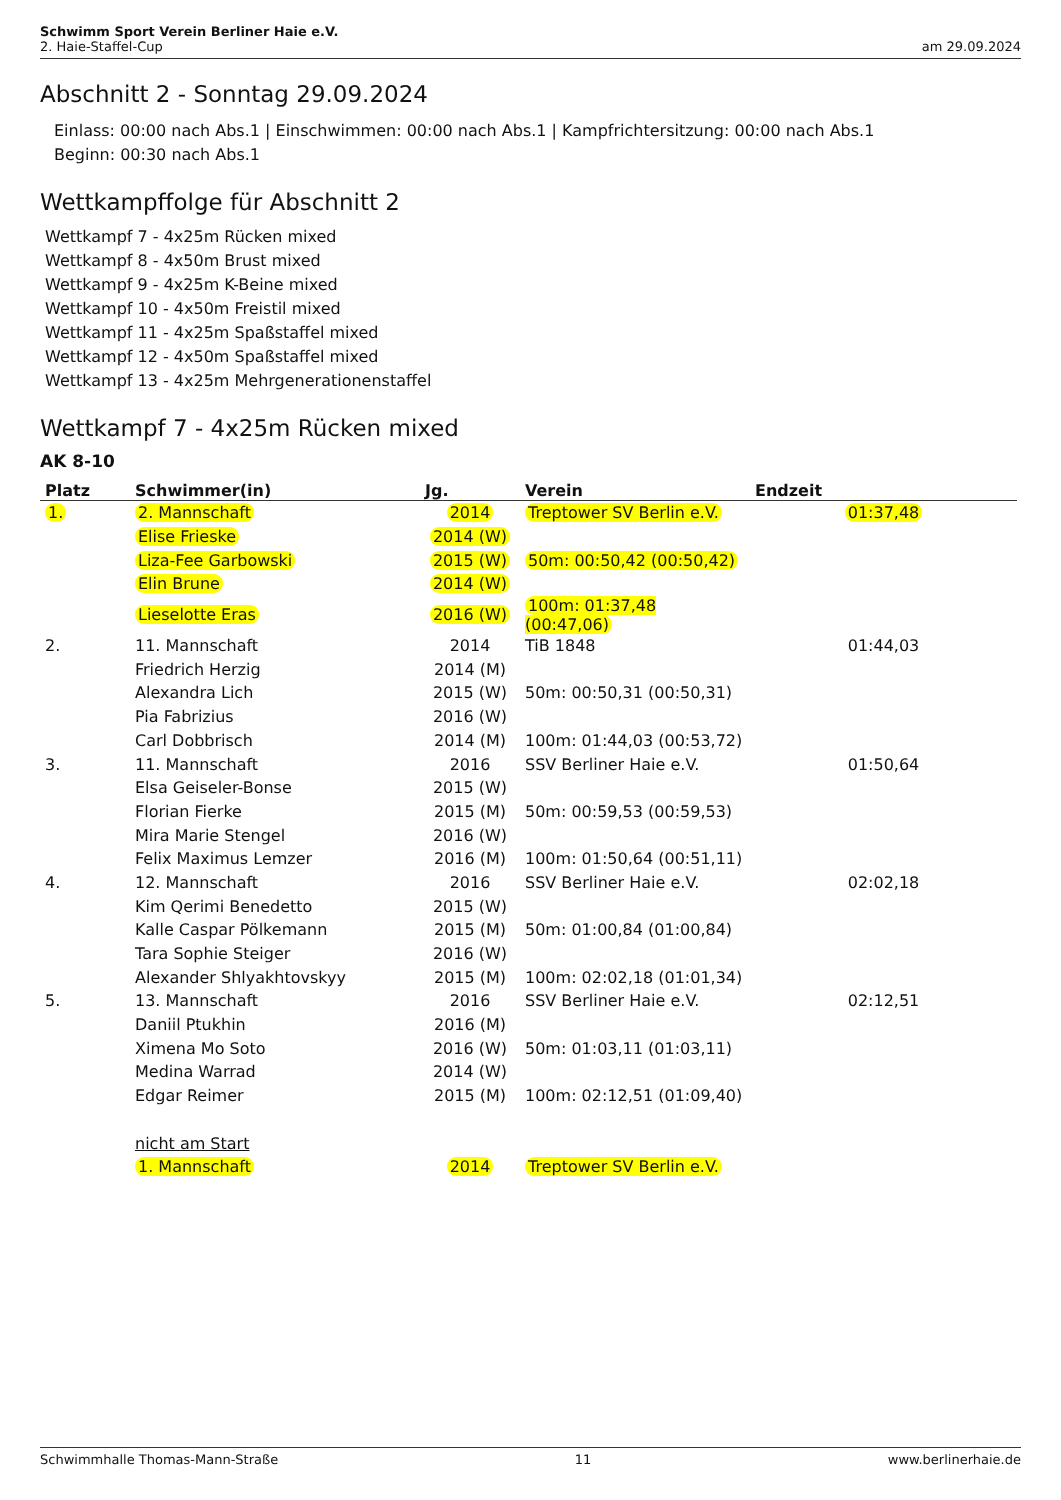Schwimm Sport Verein Berliner Haie e.V.
2. Haie-Staffel-Cup am 29.09.2024
Abschnitt 2 - Sonntag 29.09.2024
Einlass: 00:00 nach Abs.1 | Einschwimmen: 00:00 nach Abs.1 | Kampfrichtersitzung: 00:00 nach Abs.1
Beginn: 00:30 nach Abs.1
Wettkampffolge für Abschnitt 2
Wettkampf 7 - 4x25m Rücken mixed
Wettkampf 8 - 4x50m Brust mixed
Wettkampf 9 - 4x25m K-Beine mixed
Wettkampf 10 - 4x50m Freistil mixed
Wettkampf 11 - 4x25m Spaßstaffel mixed
Wettkampf 12 - 4x50m Spaßstaffel mixed
Wettkampf 13 - 4x25m Mehrgenerationenstaffel
Wettkampf 7 - 4x25m Rücken mixed
AK 8-10
| Platz | Schwimmer(in) | Jg. | Verein | Endzeit |
| --- | --- | --- | --- | --- |
| 1. | 2. Mannschaft | 2014 | Treptower SV Berlin e.V. | 01:37,48 |
| | Elise Frieske | 2014 (W) | | |
| | Liza-Fee Garbowski | 2015 (W) | 50m: 00:50,42 (00:50,42) | |
| | Elin Brune | 2014 (W) | | |
| | Lieselotte Eras | 2016 (W) | 100m: 01:37,48 (00:47,06) | |
| 2. | 11. Mannschaft | 2014 | TiB 1848 | 01:44,03 |
| | Friedrich Herzig | 2014 (M) | | |
| | Alexandra Lich | 2015 (W) | 50m: 00:50,31 (00:50,31) | |
| | Pia Fabrizius | 2016 (W) | | |
| | Carl Dobbrisch | 2014 (M) | 100m: 01:44,03 (00:53,72) | |
| 3. | 11. Mannschaft | 2016 | SSV Berliner Haie e.V. | 01:50,64 |
| | Elsa Geiseler-Bonse | 2015 (W) | | |
| | Florian Fierke | 2015 (M) | 50m: 00:59,53 (00:59,53) | |
| | Mira Marie Stengel | 2016 (W) | | |
| | Felix Maximus Lemzer | 2016 (M) | 100m: 01:50,64 (00:51,11) | |
| 4. | 12. Mannschaft | 2016 | SSV Berliner Haie e.V. | 02:02,18 |
| | Kim Qerimi Benedetto | 2015 (W) | | |
| | Kalle Caspar Pölkemann | 2015 (M) | 50m: 01:00,84 (01:00,84) | |
| | Tara Sophie Steiger | 2016 (W) | | |
| | Alexander Shlyakhtovskyy | 2015 (M) | 100m: 02:02,18 (01:01,34) | |
| 5. | 13. Mannschaft | 2016 | SSV Berliner Haie e.V. | 02:12,51 |
| | Daniil Ptukhin | 2016 (M) | | |
| | Ximena Mo Soto | 2016 (W) | 50m: 01:03,11 (01:03,11) | |
| | Medina Warrad | 2014 (W) | | |
| | Edgar Reimer | 2015 (M) | 100m: 02:12,51 (01:09,40) | |
| | nicht am Start | | | |
| | 1. Mannschaft | 2014 | Treptower SV Berlin e.V. | |
Schwimmhalle Thomas-Mann-Straße 11 www.berlinerhaie.de